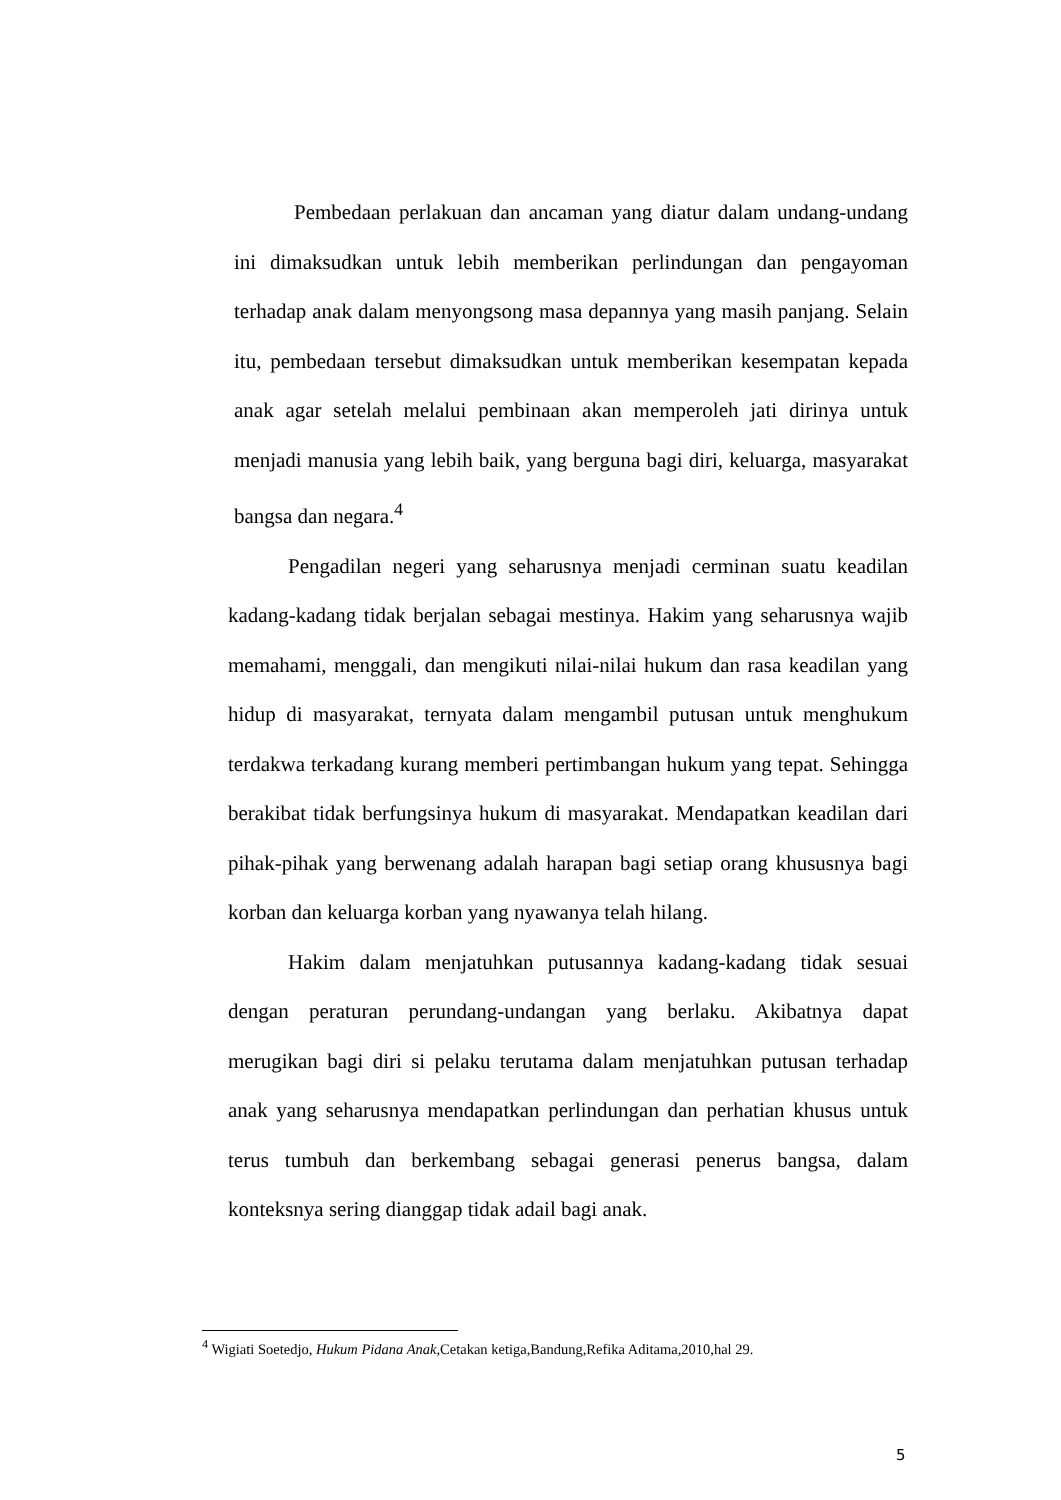Pembedaan perlakuan dan ancaman yang diatur dalam undang-undang ini dimaksudkan untuk lebih memberikan perlindungan dan pengayoman terhadap anak dalam menyongsong masa depannya yang masih panjang. Selain itu, pembedaan tersebut dimaksudkan untuk memberikan kesempatan kepada anak agar setelah melalui pembinaan akan memperoleh jati dirinya untuk menjadi manusia yang lebih baik, yang berguna bagi diri, keluarga, masyarakat bangsa dan negara.<sup>4</sup>
Pengadilan negeri yang seharusnya menjadi cerminan suatu keadilan kadang-kadang tidak berjalan sebagai mestinya. Hakim yang seharusnya wajib memahami, menggali, dan mengikuti nilai-nilai hukum dan rasa keadilan yang hidup di masyarakat, ternyata dalam mengambil putusan untuk menghukum terdakwa terkadang kurang memberi pertimbangan hukum yang tepat. Sehingga berakibat tidak berfungsinya hukum di masyarakat. Mendapatkan keadilan dari pihak-pihak yang berwenang adalah harapan bagi setiap orang khususnya bagi korban dan keluarga korban yang nyawanya telah hilang.
Hakim dalam menjatuhkan putusannya kadang-kadang tidak sesuai dengan peraturan perundang-undangan yang berlaku. Akibatnya dapat merugikan bagi diri si pelaku terutama dalam menjatuhkan putusan terhadap anak yang seharusnya mendapatkan perlindungan dan perhatian khusus untuk terus tumbuh dan berkembang sebagai generasi penerus bangsa, dalam konteksnya sering dianggap tidak adail bagi anak.
<sup>4</sup> Wigiati Soetedjo, Hukum Pidana Anak,Cetakan ketiga,Bandung,Refika Aditama,2010,hal 29.
5